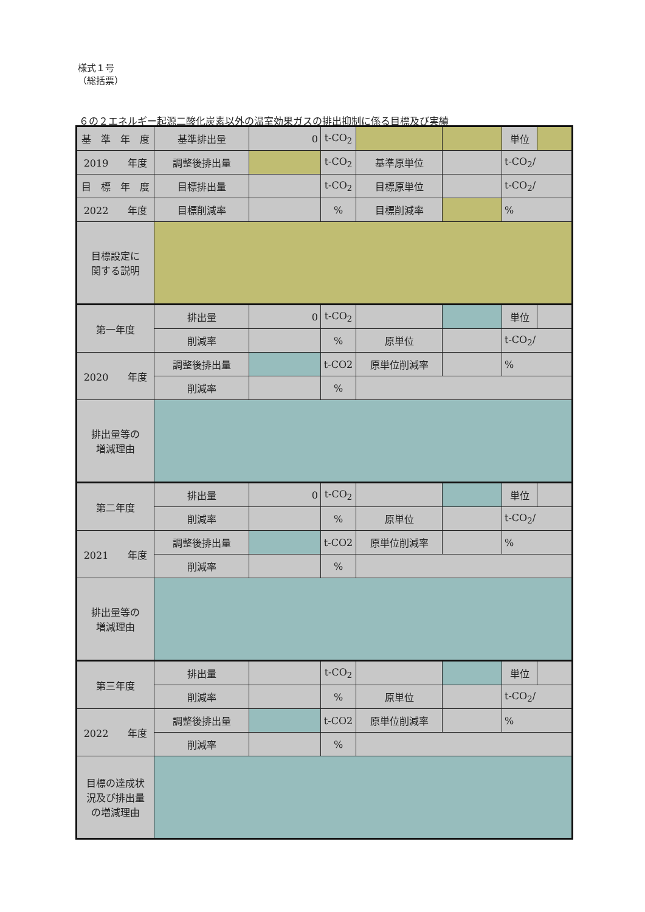様式１号
（総括票）
６の２エネルギー起源二酸化炭素以外の温室効果ガスの排出抑制に係る目標及び実績
| 基 準 年 度 | 基準排出量 | 0 | t-CO<sub>2</sub> | | | 単位 | |
| 2019 年度 | 調整後排出量 | | t-CO<sub>2</sub> | 基準原単位 | | t-CO<sub>2</sub>/ | |
| 目 標 年 度 | 目標排出量 | | t-CO<sub>2</sub> | 目標原単位 | | t-CO<sub>2</sub>/ | |
| 2022 年度 | 目標削減率 | | % | 目標削減率 | | % | |
| 目標設定に 関する説明 | | | | | | | |
| 第一年度 | 排出量 | 0 | t-CO<sub>2</sub> | | | 単位 | |
| | 削減率 | | % | 原単位 | | t-CO<sub>2</sub>/ | |
| 2020 年度 | 調整後排出量 | | t-CO2 | 原単位削減率 | | % | |
| | 削減率 | | % | | | | |
| 排出量等の 増減理由 | | | | | | | |
| 第二年度 | 排出量 | 0 | t-CO<sub>2</sub> | | | 単位 | |
| | 削減率 | | % | 原単位 | | t-CO<sub>2</sub>/ | |
| 2021 年度 | 調整後排出量 | | t-CO2 | 原単位削減率 | | % | |
| | 削減率 | | % | | | | |
| 排出量等の 増減理由 | | | | | | | |
| 第三年度 | 排出量 | | t-CO<sub>2</sub> | | | 単位 | |
| | 削減率 | | % | 原単位 | | t-CO<sub>2</sub>/ | |
| 2022 年度 | 調整後排出量 | | t-CO2 | 原単位削減率 | | % | |
| | 削減率 | | % | | | | |
| 目標の達成状 況及び排出量 の増減理由 | | | | | | | |